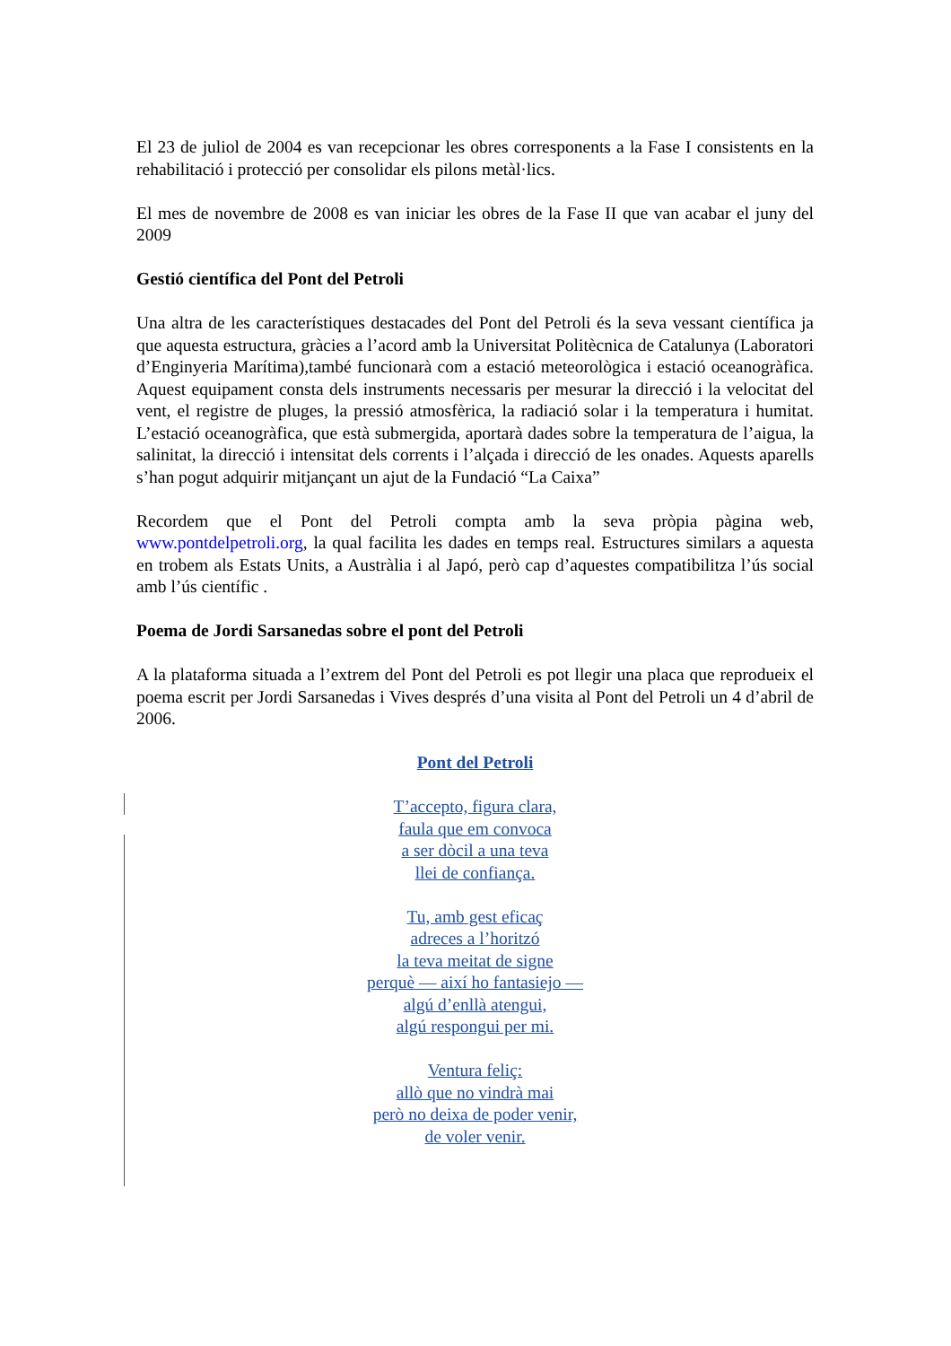El 23 de juliol de 2004 es van recepcionar les obres corresponents a la Fase I consistents en la rehabilitació i protecció per consolidar els pilons metàl·lics.
El mes de novembre de 2008 es van iniciar les obres de la Fase II que van acabar el juny del 2009
Gestió científica del Pont del Petroli
Una altra de les característiques destacades del Pont del Petroli és la seva vessant científica ja que aquesta estructura, gràcies a l’acord amb la Universitat Politècnica de Catalunya (Laboratori d’Enginyeria Marítima),també funcionarà com a estació meteorològica i estació oceanogràfica. Aquest equipament consta dels instruments necessaris per mesurar la direcció i la velocitat del vent, el registre de pluges, la pressió atmosfèrica, la radiació solar i la temperatura i humitat. L’estació oceanogràfica, que està submergida, aportarà dades sobre la temperatura de l’aigua, la salinitat, la direcció i intensitat dels corrents i l’alçada i direcció de les onades. Aquests aparells s’han pogut adquirir mitjançant un ajut de la Fundació “La Caixa”
Recordem que el Pont del Petroli compta amb la seva pròpia pàgina web, www.pontdelpetroli.org, la qual facilita les dades en temps real. Estructures similars a aquesta en trobem als Estats Units, a Austràlia i al Japó, però cap d’aquestes compatibilitza l’ús social amb l’ús científic .
Poema de Jordi Sarsanedas sobre el pont del Petroli
A la plataforma situada a l’extrem del Pont del Petroli es pot llegir una placa que reprodueix el poema escrit per Jordi Sarsanedas i Vives després d’una visita al Pont del Petroli un 4 d’abril de 2006.
Pont del Petroli
T’accepto, figura clara,
faula que em convoca
a ser dòcil a una teva
llei de confiança.
Tu, amb gest eficaç
adreces a l’horitzó
la teva meitat de signe
perquè — així ho fantasiejo —
algú d’enllà atengui,
algú respongui per mi.
Ventura feliç:
allò que no vindrà mai
però no deixa de poder venir,
de voler venir.